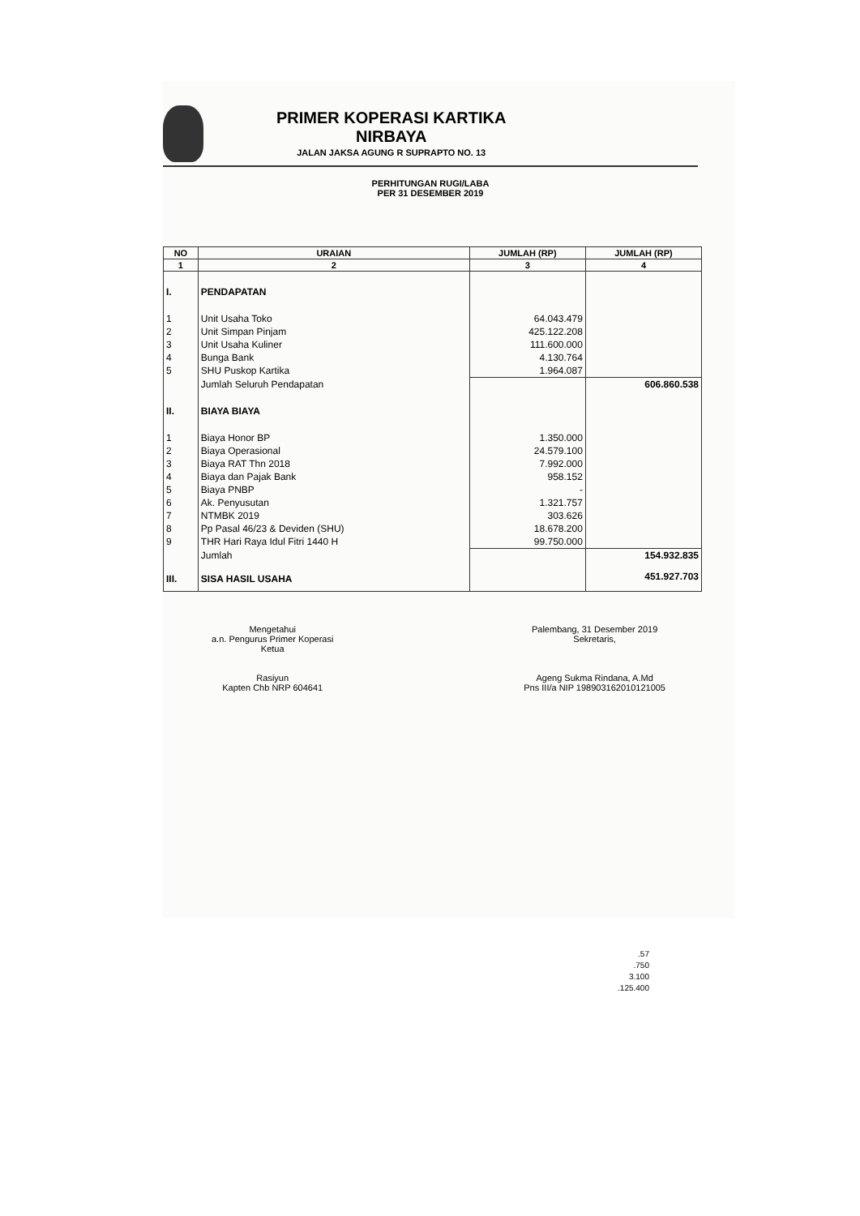PRIMER KOPERASI KARTIKA
NIRBAYA
JALAN JAKSA AGUNG R SUPRAPTO NO. 13
PERHITUNGAN RUGI/LABA
PER 31 DESEMBER 2019
| NO | URAIAN | JUMLAH (RP) | JUMLAH (RP) |
| --- | --- | --- | --- |
| 1 | 2 | 3 | 4 |
| I. | PENDAPATAN | | |
| 1 | Unit Usaha Toko | 64.043.479 | |
| 2 | Unit Simpan Pinjam | 425.122.208 | |
| 3 | Unit Usaha Kuliner | 111.600.000 | |
| 4 | Bunga Bank | 4.130.764 | |
| 5 | SHU Puskop Kartika | 1.964.087 | |
| | Jumlah Seluruh Pendapatan | | 606.860.538 |
| II. | BIAYA BIAYA | | |
| 1 | Biaya Honor BP | 1.350.000 | |
| 2 | Biaya Operasional | 24.579.100 | |
| 3 | Biaya RAT Thn 2018 | 7.992.000 | |
| 4 | Biaya dan Pajak Bank | 958.152 | |
| 5 | Biaya PNBP | - | |
| 6 | Ak. Penyusutan | 1.321.757 | |
| 7 | NTMBK 2019 | 303.626 | |
| 8 | Pp Pasal 46/23 & Deviden (SHU) | 18.678.200 | |
| 9 | THR Hari Raya Idul Fitri 1440 H | 99.750.000 | |
| | Jumlah | | 154.932.835 |
| III. | SISA HASIL USAHA | | 451.927.703 |
Mengetahui
a.n. Pengurus Primer Koperasi
Ketua
Rasiyun
Kapten Chb NRP 604641
Palembang, 31 Desember 2019
Sekretaris,
Ageng Sukma Rindana, A.Md
Pns III/a NIP 198903162010121005
.57
.750
3.100
.125.400